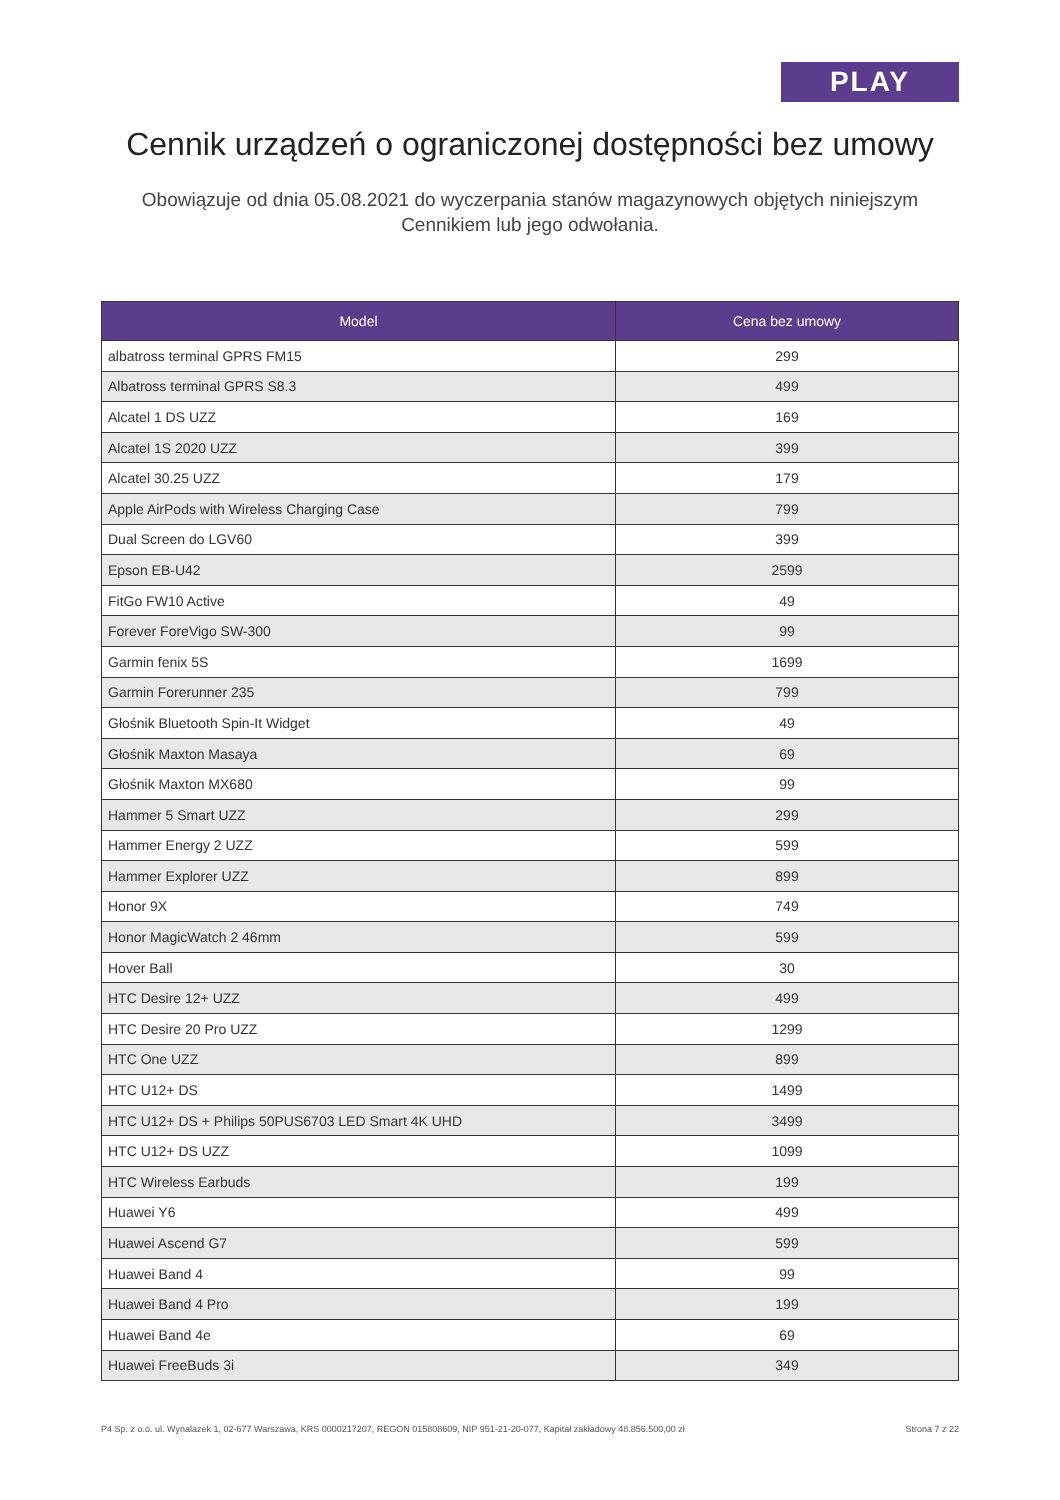PLAY
Cennik urządzeń o ograniczonej dostępności bez umowy
Obowiązuje od dnia 05.08.2021 do wyczerpania stanów magazynowych objętych niniejszym Cennikiem lub jego odwołania.
| Model | Cena bez umowy |
| --- | --- |
| albatross terminal GPRS FM15 | 299 |
| Albatross terminal GPRS S8.3 | 499 |
| Alcatel 1 DS UZZ | 169 |
| Alcatel 1S 2020 UZZ | 399 |
| Alcatel 30.25 UZZ | 179 |
| Apple AirPods with Wireless Charging Case | 799 |
| Dual Screen do LGV60 | 399 |
| Epson EB-U42 | 2599 |
| FitGo FW10 Active | 49 |
| Forever ForeVigo SW-300 | 99 |
| Garmin fenix 5S | 1699 |
| Garmin Forerunner 235 | 799 |
| Głośnik Bluetooth Spin-It Widget | 49 |
| Głośnik Maxton Masaya | 69 |
| Głośnik Maxton MX680 | 99 |
| Hammer 5 Smart UZZ | 299 |
| Hammer Energy 2 UZZ | 599 |
| Hammer Explorer UZZ | 899 |
| Honor 9X | 749 |
| Honor MagicWatch 2 46mm | 599 |
| Hover Ball | 30 |
| HTC Desire 12+ UZZ | 499 |
| HTC Desire 20 Pro UZZ | 1299 |
| HTC One UZZ | 899 |
| HTC U12+ DS | 1499 |
| HTC U12+ DS + Philips 50PUS6703 LED Smart 4K UHD | 3499 |
| HTC U12+ DS UZZ | 1099 |
| HTC Wireless Earbuds | 199 |
| Huawei Y6 | 499 |
| Huawei Ascend G7 | 599 |
| Huawei Band 4 | 99 |
| Huawei Band 4 Pro | 199 |
| Huawei Band 4e | 69 |
| Huawei FreeBuds 3i | 349 |
P4 Sp. z o.o. ul. Wynalazek 1, 02-677 Warszawa, KRS 0000217207, REGON 015808609, NIP 951-21-20-077, Kapitał zakładowy 48.856.500,00 zł Strona 7 z 22